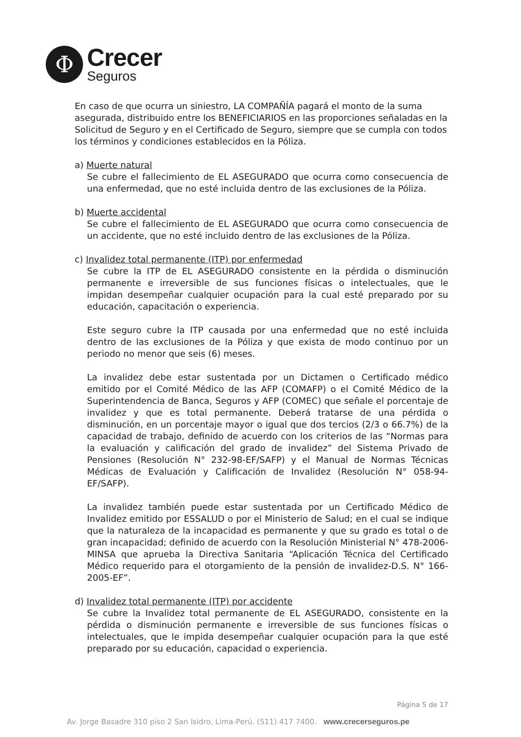Φ
Crecer
Seguros
En caso de que ocurra un siniestro, LA COMPAÑÍA pagará el monto de la suma asegurada, distribuido entre los BENEFICIARIOS en las proporciones señaladas en la Solicitud de Seguro y en el Certificado de Seguro, siempre que se cumpla con todos los términos y condiciones establecidos en la Póliza.
a) Muerte natural
Se cubre el fallecimiento de EL ASEGURADO que ocurra como consecuencia de una enfermedad, que no esté incluida dentro de las exclusiones de la Póliza.
b) Muerte accidental
Se cubre el fallecimiento de EL ASEGURADO que ocurra como consecuencia de un accidente, que no esté incluido dentro de las exclusiones de la Póliza.
c) Invalidez total permanente (ITP) por enfermedad
Se cubre la ITP de EL ASEGURADO consistente en la pérdida o disminución permanente e irreversible de sus funciones físicas o intelectuales, que le impidan desempeñar cualquier ocupación para la cual esté preparado por su educación, capacitación o experiencia.
Este seguro cubre la ITP causada por una enfermedad que no esté incluida dentro de las exclusiones de la Póliza y que exista de modo continuo por un periodo no menor que seis (6) meses.
La invalidez debe estar sustentada por un Dictamen o Certificado médico emitido por el Comité Médico de las AFP (COMAFP) o el Comité Médico de la Superintendencia de Banca, Seguros y AFP (COMEC) que señale el porcentaje de invalidez y que es total permanente. Deberá tratarse de una pérdida o disminución, en un porcentaje mayor o igual que dos tercios (2/3 o 66.7%) de la capacidad de trabajo, definido de acuerdo con los criterios de las “Normas para la evaluación y calificación del grado de invalidez” del Sistema Privado de Pensiones (Resolución N° 232-98-EF/SAFP) y el Manual de Normas Técnicas Médicas de Evaluación y Calificación de Invalidez (Resolución N° 058-94-EF/SAFP).
La invalidez también puede estar sustentada por un Certificado Médico de Invalidez emitido por ESSALUD o por el Ministerio de Salud; en el cual se indique que la naturaleza de la incapacidad es permanente y que su grado es total o de gran incapacidad; definido de acuerdo con la Resolución Ministerial N° 478-2006-MINSA que aprueba la Directiva Sanitaria “Aplicación Técnica del Certificado Médico requerido para el otorgamiento de la pensión de invalidez-D.S. N° 166-2005-EF”.
d) Invalidez total permanente (ITP) por accidente
Se cubre la Invalidez total permanente de EL ASEGURADO, consistente en la pérdida o disminución permanente e irreversible de sus funciones físicas o intelectuales, que le impida desempeñar cualquier ocupación para la que esté preparado por su educación, capacidad o experiencia.
Página 5 de 17
Av. Jorge Basadre 310 piso 2 San Isidro, Lima-Perú. (511) 417 7400. www.crecerseguros.pe